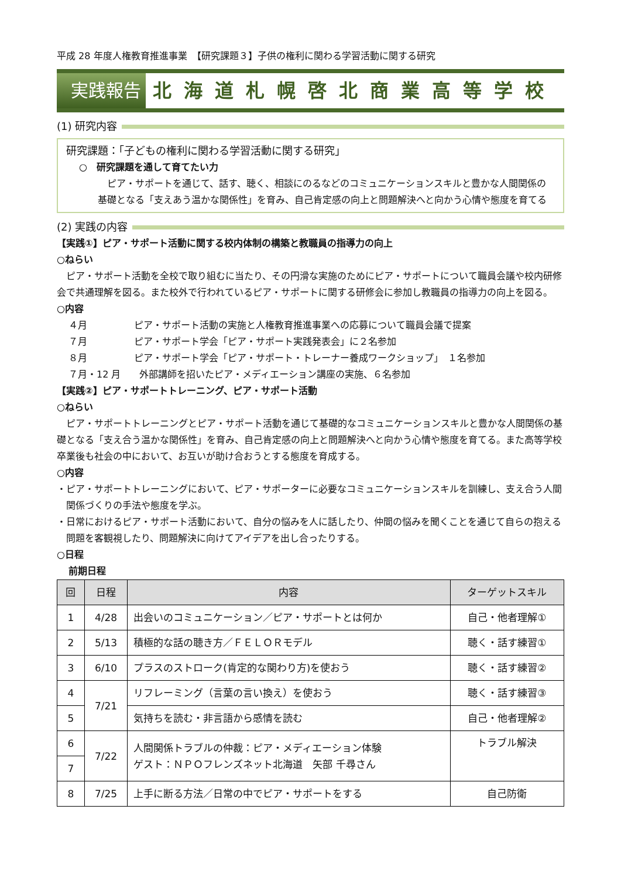平成 28 年度人権教育推進事業　【研究課題３】子供の権利に関わる学習活動に関する研究
実践報告 北海道札幌啓北商業高等学校
(1) 研究内容
研究課題：「子どもの権利に関わる学習活動に関する研究」
○　研究課題を通して育てたい力
ピア・サポートを通じて、話す、聴く、相談にのるなどのコミュニケーションスキルと豊かな人間関係の基礎となる「支えあう温かな関係性」を育み、自己肯定感の向上と問題解決へと向かう心情や態度を育てる
(2) 実践の内容
【実践①】ピア・サポート活動に関する校内体制の構築と教職員の指導力の向上
○ねらい
ピア・サポート活動を全校で取り組むに当たり、その円滑な実施のためにピア・サポートについて職員会議や校内研修会で共通理解を図る。また校外で行われているピア・サポートに関する研修会に参加し教職員の指導力の向上を図る。
○内容
４月　　　　　ピア・サポート活動の実施と人権教育推進事業への応募について職員会議で提案
７月　　　　　ピア・サポート学会「ピア・サポート実践発表会」に２名参加
８月　　　　　ピア・サポート学会「ピア・サポート・トレーナー養成ワークショップ」　１名参加
７月・12 月　　外部講師を招いたピア・メディエーション講座の実施、６名参加
【実践②】ピア・サポートトレーニング、ピア・サポート活動
○ねらい
ピア・サポートトレーニングとピア・サポート活動を通じて基礎的なコミュニケーションスキルと豊かな人間関係の基礎となる「支え合う温かな関係性」を育み、自己肯定感の向上と問題解決へと向かう心情や態度を育てる。また高等学校卒業後も社会の中において、お互いが助け合おうとする態度を育成する。
○内容
・ピア・サポートトレーニングにおいて、ピア・サポーターに必要なコミュニケーションスキルを訓練し、支え合う人間関係づくりの手法や態度を学ぶ。
・日常におけるピア・サポート活動において、自分の悩みを人に話したり、仲間の悩みを聞くことを通じて自らの抱える問題を客観視したり、問題解決に向けてアイデアを出し合ったりする。
○日程
前期日程
| 回 | 日程 | 内容 | ターゲットスキル |
| --- | --- | --- | --- |
| 1 | 4/28 | 出会いのコミュニケーション／ピア・サポートとは何か | 自己・他者理解① |
| 2 | 5/13 | 積極的な話の聴き方／ＦＥＬＯＲモデル | 聴く・話す練習① |
| 3 | 6/10 | プラスのストローク(肯定的な関わり方)を使おう | 聴く・話す練習② |
| 4 | 7/21 | リフレーミング（言葉の言い換え）を使おう | 聴く・話す練習③ |
| 5 | | 気持ちを読む・非言語から感情を読む | 自己・他者理解② |
| 6 | 7/22 | 人間関係トラブルの仲裁：ピア・メディエーション体験 ゲスト：ＮＰＯフレンズネット北海道 矢部 千尋さん | トラブル解決 |
| 7 | | | |
| 8 | 7/25 | 上手に断る方法／日常の中でピア・サポートをする | 自己防衛 |